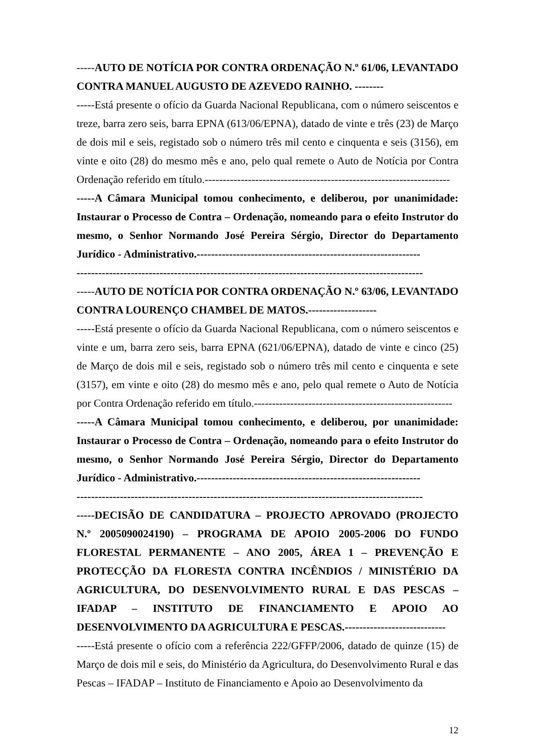-----AUTO DE NOTÍCIA POR CONTRA ORDENAÇÃO N.º 61/06, LEVANTADO CONTRA MANUEL AUGUSTO DE AZEVEDO RAINHO. --------
-----Está presente o ofício da Guarda Nacional Republicana, com o número seiscentos e treze, barra zero seis, barra EPNA (613/06/EPNA), datado de vinte e três (23) de Março de dois mil e seis, registado sob o número três mil cento e cinquenta e seis (3156), em vinte e oito (28) do mesmo mês e ano, pelo qual remete o Auto de Notícia por Contra Ordenação referido em título.--------------------------------------------------------------------
-----A Câmara Municipal tomou conhecimento, e deliberou, por unanimidade: Instaurar o Processo de Contra – Ordenação, nomeando para o efeito Instrutor do mesmo, o Senhor Normando José Pereira Sérgio, Director do Departamento Jurídico - Administrativo.--------------------------------------------------------------
------------------------------------------------------------------------------------------------
-----AUTO DE NOTÍCIA POR CONTRA ORDENAÇÃO N.º 63/06, LEVANTADO CONTRA LOURENÇO CHAMBEL DE MATOS.-------------------
-----Está presente o ofício da Guarda Nacional Republicana, com o número seiscentos e vinte e um, barra zero seis, barra EPNA (621/06/EPNA), datado de vinte e cinco (25) de Março de dois mil e seis, registado sob o número três mil cento e cinquenta e sete (3157), em vinte e oito (28) do mesmo mês e ano, pelo qual remete o Auto de Notícia por Contra Ordenação referido em título.-------------------------------------------------------
-----A Câmara Municipal tomou conhecimento, e deliberou, por unanimidade: Instaurar o Processo de Contra – Ordenação, nomeando para o efeito Instrutor do mesmo, o Senhor Normando José Pereira Sérgio, Director do Departamento Jurídico - Administrativo.--------------------------------------------------------------
------------------------------------------------------------------------------------------------
-----DECISÃO DE CANDIDATURA – PROJECTO APROVADO (PROJECTO N.º 2005090024190) – PROGRAMA DE APOIO 2005-2006 DO FUNDO FLORESTAL PERMANENTE – ANO 2005, ÁREA 1 – PREVENÇÃO E PROTECÇÃO DA FLORESTA CONTRA INCÊNDIOS / MINISTÉRIO DA AGRICULTURA, DO DESENVOLVIMENTO RURAL E DAS PESCAS – IFADAP – INSTITUTO DE FINANCIAMENTO E APOIO AO DESENVOLVIMENTO DA AGRICULTURA E PESCAS.----------------------------
-----Está presente o ofício com a referência 222/GFFP/2006, datado de quinze (15) de Março de dois mil e seis, do Ministério da Agricultura, do Desenvolvimento Rural e das Pescas – IFADAP – Instituto de Financiamento e Apoio ao Desenvolvimento da
12